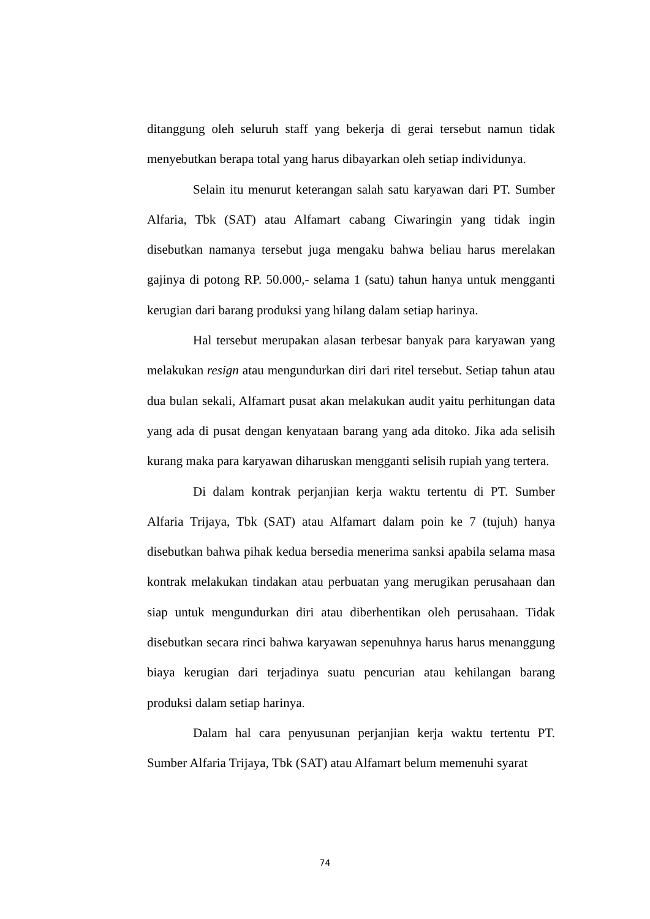ditanggung oleh seluruh staff yang bekerja di gerai tersebut namun tidak menyebutkan berapa total yang harus dibayarkan oleh setiap individunya.
Selain itu menurut keterangan salah satu karyawan dari PT. Sumber Alfaria, Tbk (SAT) atau Alfamart cabang Ciwaringin yang tidak ingin disebutkan namanya tersebut juga mengaku bahwa beliau harus merelakan gajinya di potong RP. 50.000,- selama 1 (satu) tahun hanya untuk mengganti kerugian dari barang produksi yang hilang dalam setiap harinya.
Hal tersebut merupakan alasan terbesar banyak para karyawan yang melakukan resign atau mengundurkan diri dari ritel tersebut. Setiap tahun atau dua bulan sekali, Alfamart pusat akan melakukan audit yaitu perhitungan data yang ada di pusat dengan kenyataan barang yang ada ditoko. Jika ada selisih kurang maka para karyawan diharuskan mengganti selisih rupiah yang tertera.
Di dalam kontrak perjanjian kerja waktu tertentu di PT. Sumber Alfaria Trijaya, Tbk (SAT) atau Alfamart dalam poin ke 7 (tujuh) hanya disebutkan bahwa pihak kedua bersedia menerima sanksi apabila selama masa kontrak melakukan tindakan atau perbuatan yang merugikan perusahaan dan siap untuk mengundurkan diri atau diberhentikan oleh perusahaan. Tidak disebutkan secara rinci bahwa karyawan sepenuhnya harus harus menanggung biaya kerugian dari terjadinya suatu pencurian atau kehilangan barang produksi dalam setiap harinya.
Dalam hal cara penyusunan perjanjian kerja waktu tertentu PT. Sumber Alfaria Trijaya, Tbk (SAT) atau Alfamart belum memenuhi syarat
74